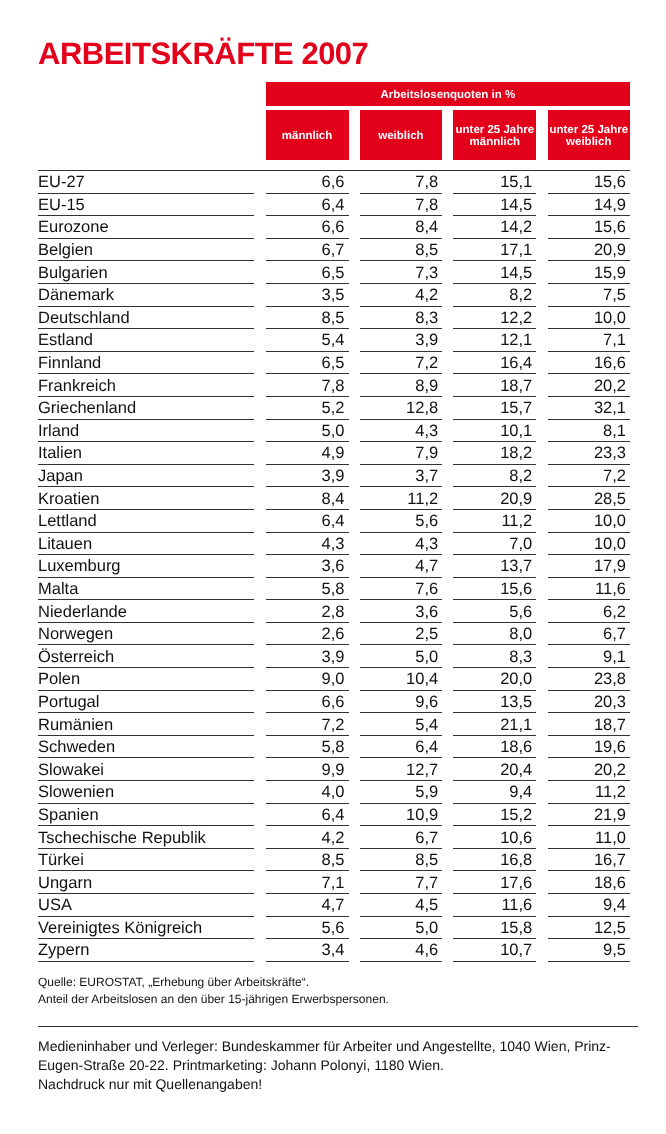ARBEITSKRÄFTE 2007
| | | Arbeitslosenquoten in % | | | | | | |
| --- | --- | --- | --- | --- | --- | --- | --- | --- |
| | | männlich | | weiblich | | unter 25 Jahre männlich | | unter 25 Jahre weiblich |
| EU-27 | | 6,6 | | 7,8 | | 15,1 | | 15,6 |
| EU-15 | | 6,4 | | 7,8 | | 14,5 | | 14,9 |
| Eurozone | | 6,6 | | 8,4 | | 14,2 | | 15,6 |
| Belgien | | 6,7 | | 8,5 | | 17,1 | | 20,9 |
| Bulgarien | | 6,5 | | 7,3 | | 14,5 | | 15,9 |
| Dänemark | | 3,5 | | 4,2 | | 8,2 | | 7,5 |
| Deutschland | | 8,5 | | 8,3 | | 12,2 | | 10,0 |
| Estland | | 5,4 | | 3,9 | | 12,1 | | 7,1 |
| Finnland | | 6,5 | | 7,2 | | 16,4 | | 16,6 |
| Frankreich | | 7,8 | | 8,9 | | 18,7 | | 20,2 |
| Griechenland | | 5,2 | | 12,8 | | 15,7 | | 32,1 |
| Irland | | 5,0 | | 4,3 | | 10,1 | | 8,1 |
| Italien | | 4,9 | | 7,9 | | 18,2 | | 23,3 |
| Japan | | 3,9 | | 3,7 | | 8,2 | | 7,2 |
| Kroatien | | 8,4 | | 11,2 | | 20,9 | | 28,5 |
| Lettland | | 6,4 | | 5,6 | | 11,2 | | 10,0 |
| Litauen | | 4,3 | | 4,3 | | 7,0 | | 10,0 |
| Luxemburg | | 3,6 | | 4,7 | | 13,7 | | 17,9 |
| Malta | | 5,8 | | 7,6 | | 15,6 | | 11,6 |
| Niederlande | | 2,8 | | 3,6 | | 5,6 | | 6,2 |
| Norwegen | | 2,6 | | 2,5 | | 8,0 | | 6,7 |
| Österreich | | 3,9 | | 5,0 | | 8,3 | | 9,1 |
| Polen | | 9,0 | | 10,4 | | 20,0 | | 23,8 |
| Portugal | | 6,6 | | 9,6 | | 13,5 | | 20,3 |
| Rumänien | | 7,2 | | 5,4 | | 21,1 | | 18,7 |
| Schweden | | 5,8 | | 6,4 | | 18,6 | | 19,6 |
| Slowakei | | 9,9 | | 12,7 | | 20,4 | | 20,2 |
| Slowenien | | 4,0 | | 5,9 | | 9,4 | | 11,2 |
| Spanien | | 6,4 | | 10,9 | | 15,2 | | 21,9 |
| Tschechische Republik | | 4,2 | | 6,7 | | 10,6 | | 11,0 |
| Türkei | | 8,5 | | 8,5 | | 16,8 | | 16,7 |
| Ungarn | | 7,1 | | 7,7 | | 17,6 | | 18,6 |
| USA | | 4,7 | | 4,5 | | 11,6 | | 9,4 |
| Vereinigtes Königreich | | 5,6 | | 5,0 | | 15,8 | | 12,5 |
| Zypern | | 3,4 | | 4,6 | | 10,7 | | 9,5 |
Quelle: EUROSTAT, „Erhebung über Arbeitskräfte“.
Anteil der Arbeitslosen an den über 15-jährigen Erwerbspersonen.
Medieninhaber und Verleger: Bundeskammer für Arbeiter und Angestellte, 1040 Wien, Prinz-Eugen-Straße 20-22. Printmarketing: Johann Polonyi, 1180 Wien.
Nachdruck nur mit Quellenangaben!